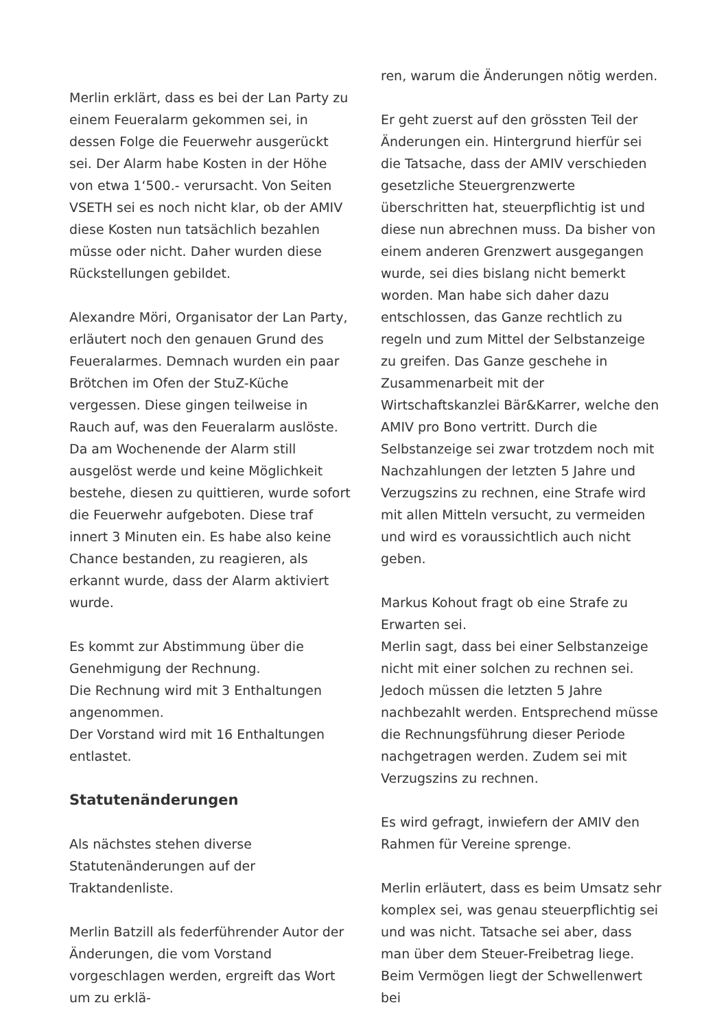Merlin erklärt, dass es bei der Lan Party zu einem Feueralarm gekommen sei, in dessen Folge die Feuerwehr ausgerückt sei. Der Alarm habe Kosten in der Höhe von etwa 1‘500.- verursacht. Von Seiten VSETH sei es noch nicht klar, ob der AMIV diese Kosten nun tatsächlich bezahlen müsse oder nicht. Daher wurden diese Rückstellungen gebildet.
Alexandre Möri, Organisator der Lan Party, erläutert noch den genauen Grund des Feueralarmes. Demnach wurden ein paar Brötchen im Ofen der StuZ-Küche vergessen. Diese gingen teilweise in Rauch auf, was den Feueralarm auslöste. Da am Wochenende der Alarm still ausgelöst werde und keine Möglichkeit bestehe, diesen zu quittieren, wurde sofort die Feuerwehr aufgeboten. Diese traf innert 3 Minuten ein. Es habe also keine Chance bestanden, zu reagieren, als erkannt wurde, dass der Alarm aktiviert wurde.
Es kommt zur Abstimmung über die Genehmigung der Rechnung.
Die Rechnung wird mit 3 Enthaltungen angenommen.
Der Vorstand wird mit 16 Enthaltungen entlastet.
Statutenänderungen
Als nächstes stehen diverse Statutenänderungen auf der Traktandenliste.
Merlin Batzill als federführender Autor der Änderungen, die vom Vorstand vorgeschlagen werden, ergreift das Wort um zu erklä-
ren, warum die Änderungen nötig werden.
Er geht zuerst auf den grössten Teil der Änderungen ein. Hintergrund hierfür sei die Tatsache, dass der AMIV verschieden gesetzliche Steuergrenzwerte überschritten hat, steuerpflichtig ist und diese nun abrechnen muss. Da bisher von einem anderen Grenzwert ausgegangen wurde, sei dies bislang nicht bemerkt worden. Man habe sich daher dazu entschlossen, das Ganze rechtlich zu regeln und zum Mittel der Selbstanzeige zu greifen. Das Ganze geschehe in Zusammenarbeit mit der Wirtschaftskanzlei Bär&Karrer, welche den AMIV pro Bono vertritt. Durch die Selbstanzeige sei zwar trotzdem noch mit Nachzahlungen der letzten 5 Jahre und Verzugszins zu rechnen, eine Strafe wird mit allen Mitteln versucht, zu vermeiden und wird es voraussichtlich auch nicht geben.
Markus Kohout fragt ob eine Strafe zu Erwarten sei.
Merlin sagt, dass bei einer Selbstanzeige nicht mit einer solchen zu rechnen sei. Jedoch müssen die letzten 5 Jahre nachbezahlt werden. Entsprechend müsse die Rechnungsführung dieser Periode nachgetragen werden. Zudem sei mit Verzugszins zu rechnen.
Es wird gefragt, inwiefern der AMIV den Rahmen für Vereine sprenge.
Merlin erläutert, dass es beim Umsatz sehr komplex sei, was genau steuerpflichtig sei und was nicht. Tatsache sei aber, dass man über dem Steuer-Freibetrag liege. Beim Vermögen liegt der Schwellenwert bei